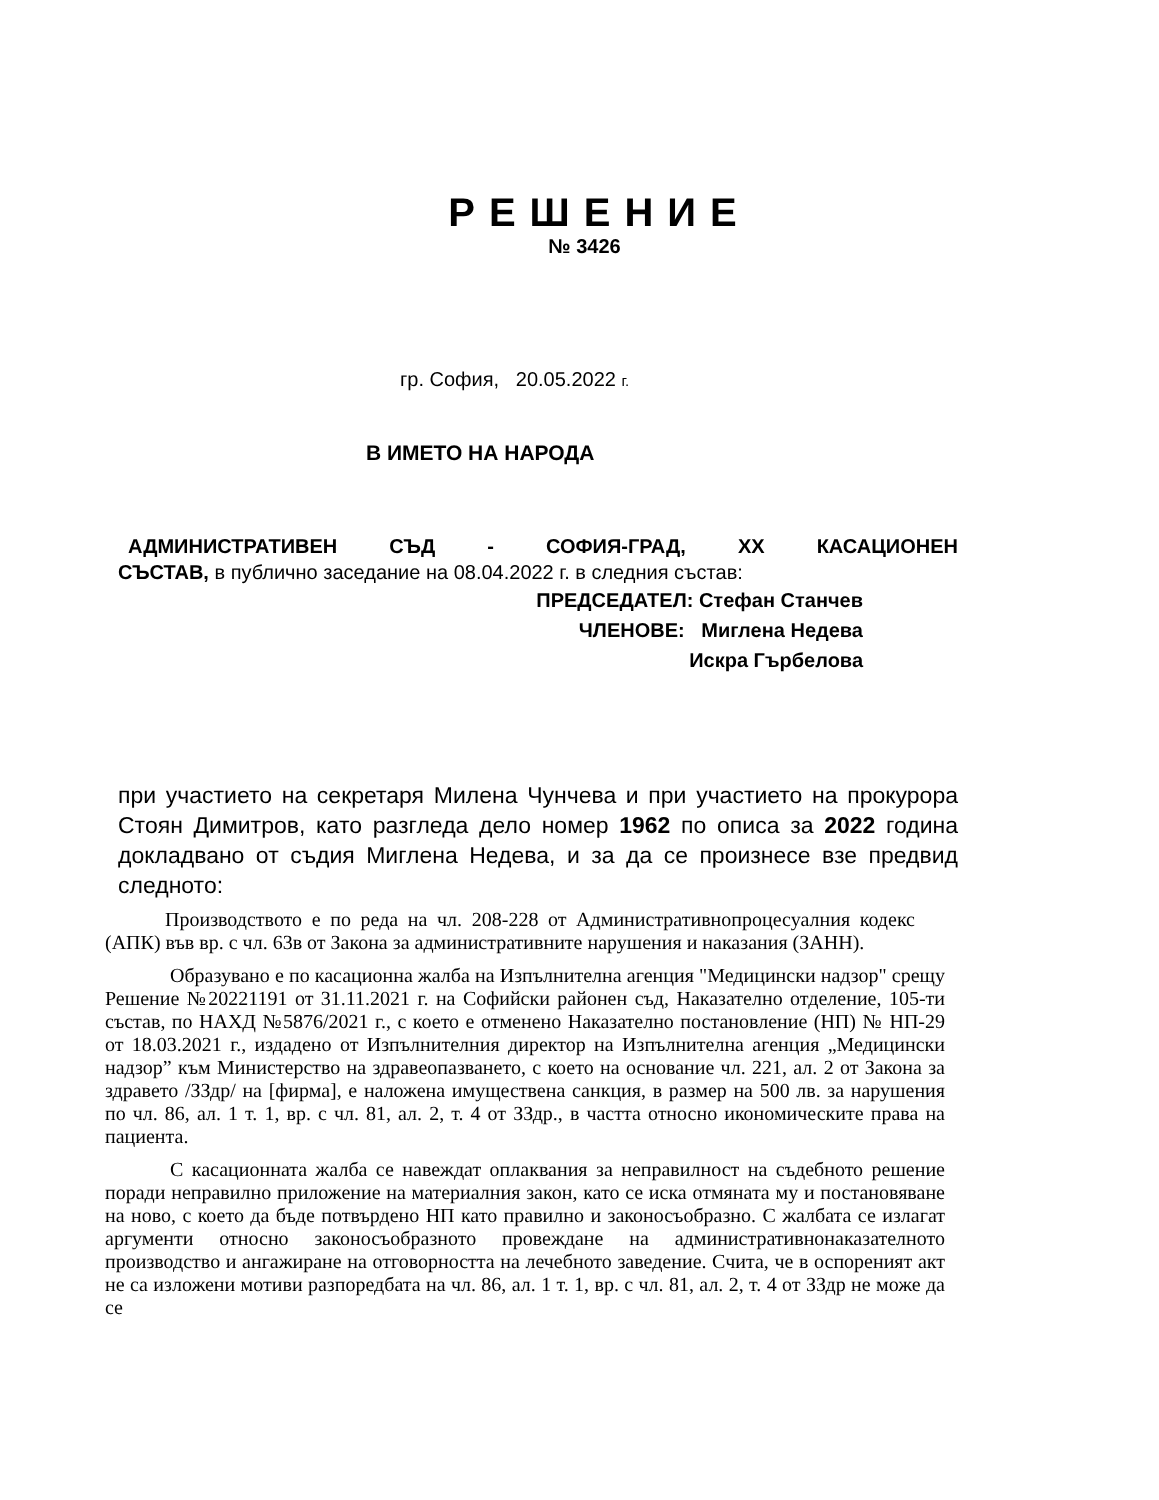РЕШЕНИЕ
№ 3426
гр. София, 20.05.2022 г.
В ИМЕТО НА НАРОДА
АДМИНИСТРАТИВЕН СЪД - СОФИЯ-ГРАД, ХХ КАСАЦИОНЕН
СЪСТАВ, в публично заседание на 08.04.2022 г. в следния състав:
ПРЕДСЕДАТЕЛ: Стефан Станчев
ЧЛЕНОВЕ: Миглена Недева
Искра Гърбелова
при участието на секретаря Милена Чунчева и при участието на прокурора Стоян Димитров, като разгледа дело номер 1962 по описа за 2022 година докладвано от съдия Миглена Недева, и за да се произнесе взе предвид следното:
Производството е по реда на чл. 208-228 от Административнопроцесуалния кодекс (АПК) във вр. с чл. 63в от Закона за административните нарушения и наказания (ЗАНН).
Образувано е по касационна жалба на Изпълнителна агенция "Медицински надзор" срещу Решение №20221191 от 31.11.2021 г. на Софийски районен съд, Наказателно отделение, 105-ти състав, по НАХД №5876/2021 г., с което е отменено Наказателно постановление (НП) № НП-29 от 18.03.2021 г., издадено от Изпълнителния директор на Изпълнителна агенция „Медицински надзор” към Министерство на здравеопазването, с което на основание чл. 221, ал. 2 от Закона за здравето /ЗЗдр/ на [фирма], е наложена имуществена санкция, в размер на 500 лв. за нарушения по чл. 86, ал. 1 т. 1, вр. с чл. 81, ал. 2, т. 4 от ЗЗдр., в частта относно икономическите права на пациента.
С касационната жалба се навеждат оплаквания за неправилност на съдебното решение поради неправилно приложение на материалния закон, като се иска отмяната му и постановяване на ново, с което да бъде потвърдено НП като правилно и законосъобразно. С жалбата се излагат аргументи относно законосъобразното провеждане на административнонаказателното производство и ангажиране на отговорността на лечебното заведение. Счита, че в оспореният акт не са изложени мотиви разпоредбата на чл. 86, ал. 1 т. 1, вр. с чл. 81, ал. 2, т. 4 от ЗЗдр не може да се